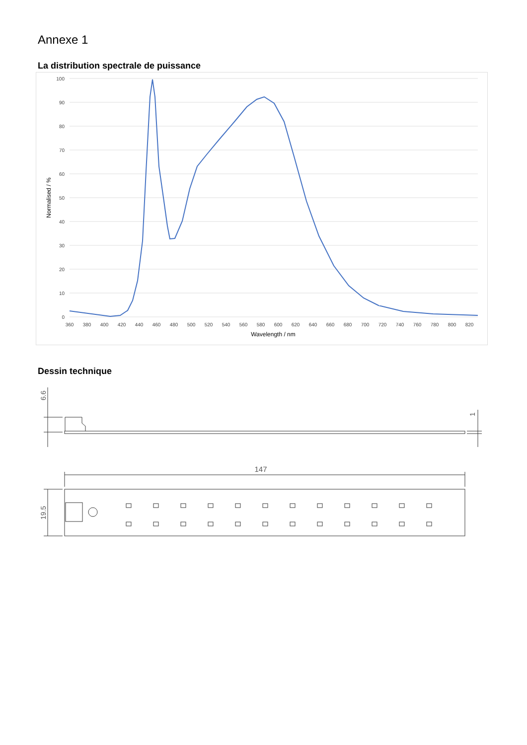Annexe 1
La distribution spectrale de puissance
100
90
80
70
60
50
40
30
20
10
0
360
380
400
420
440
460
480
500
520
540
560
580
600
620
640
660
680
700
720
740
760
780
800
820
Wavelength / nm
Normalised / %
Dessin technique
6.6
1
147
19.5